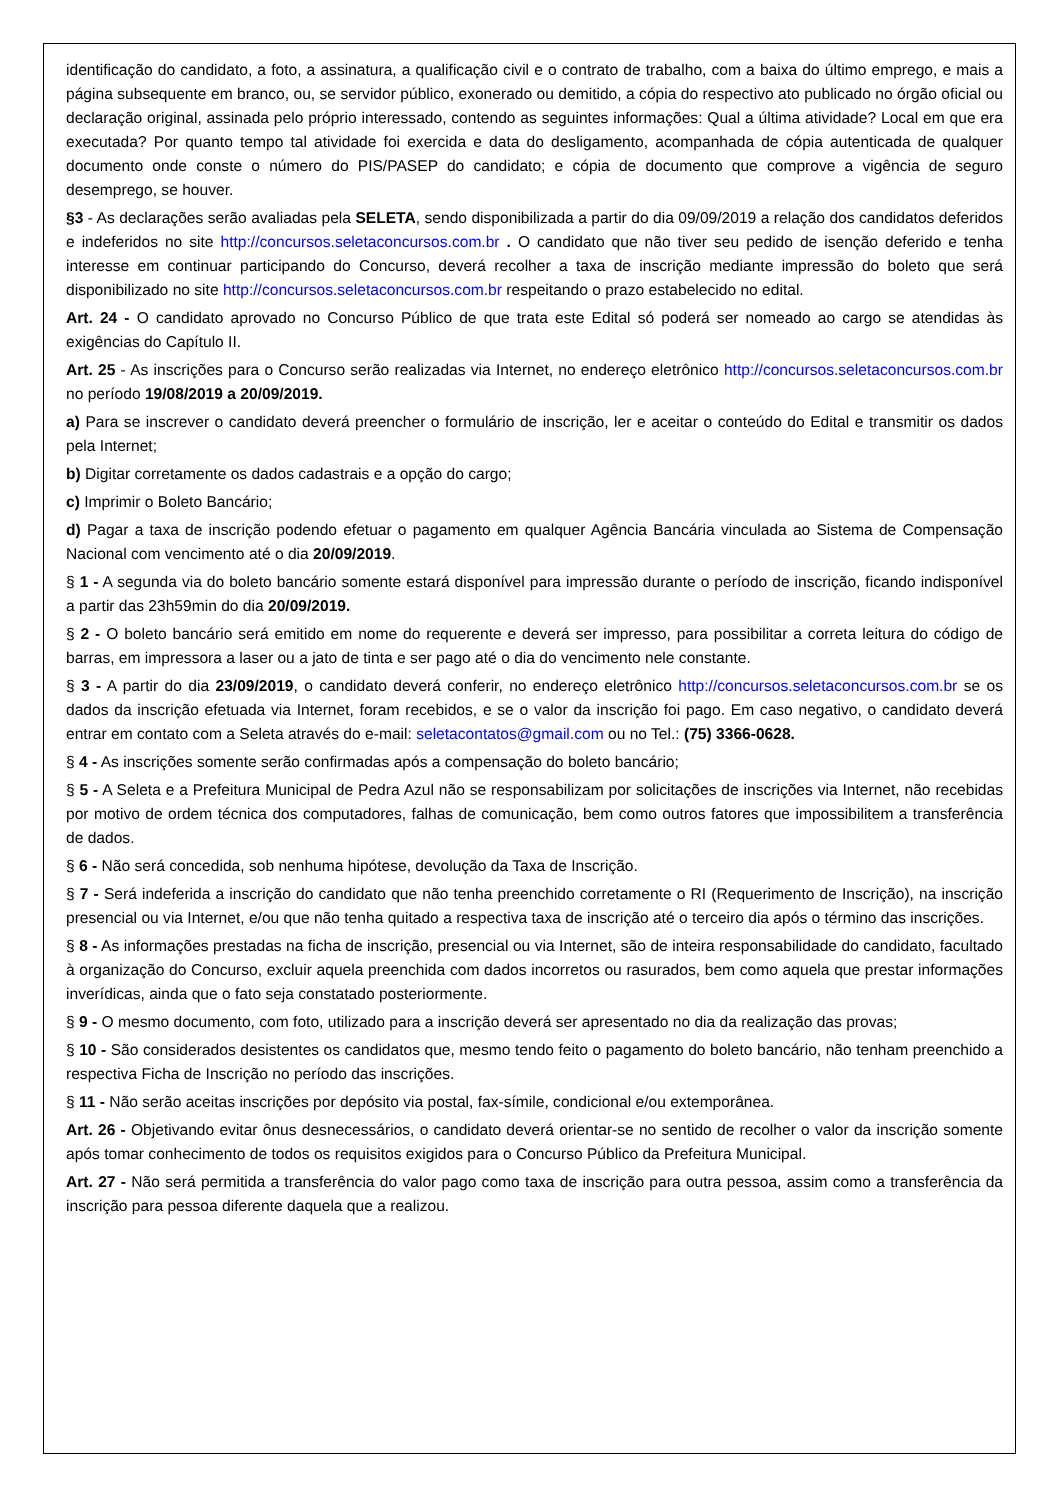identificação do candidato, a foto, a assinatura, a qualificação civil e o contrato de trabalho, com a baixa do último emprego, e mais a página subsequente em branco, ou, se servidor público, exonerado ou demitido, a cópia do respectivo ato publicado no órgão oficial ou declaração original, assinada pelo próprio interessado, contendo as seguintes informações: Qual a última atividade? Local em que era executada? Por quanto tempo tal atividade foi exercida e data do desligamento, acompanhada de cópia autenticada de qualquer documento onde conste o número do PIS/PASEP do candidato; e cópia de documento que comprove a vigência de seguro desemprego, se houver.
§3 - As declarações serão avaliadas pela SELETA, sendo disponibilizada a partir do dia 09/09/2019 a relação dos candidatos deferidos e indeferidos no site http://concursos.seletaconcursos.com.br . O candidato que não tiver seu pedido de isenção deferido e tenha interesse em continuar participando do Concurso, deverá recolher a taxa de inscrição mediante impressão do boleto que será disponibilizado no site http://concursos.seletaconcursos.com.br respeitando o prazo estabelecido no edital.
Art. 24 - O candidato aprovado no Concurso Público de que trata este Edital só poderá ser nomeado ao cargo se atendidas às exigências do Capítulo II.
Art. 25 - As inscrições para o Concurso serão realizadas via Internet, no endereço eletrônico http://concursos.seletaconcursos.com.br no período 19/08/2019 a 20/09/2019.
a) Para se inscrever o candidato deverá preencher o formulário de inscrição, ler e aceitar o conteúdo do Edital e transmitir os dados pela Internet;
b) Digitar corretamente os dados cadastrais e a opção do cargo;
c) Imprimir o Boleto Bancário;
d) Pagar a taxa de inscrição podendo efetuar o pagamento em qualquer Agência Bancária vinculada ao Sistema de Compensação Nacional com vencimento até o dia 20/09/2019.
§ 1 - A segunda via do boleto bancário somente estará disponível para impressão durante o período de inscrição, ficando indisponível a partir das 23h59min do dia 20/09/2019.
§ 2 - O boleto bancário será emitido em nome do requerente e deverá ser impresso, para possibilitar a correta leitura do código de barras, em impressora a laser ou a jato de tinta e ser pago até o dia do vencimento nele constante.
§ 3 - A partir do dia 23/09/2019, o candidato deverá conferir, no endereço eletrônico http://concursos.seletaconcursos.com.br se os dados da inscrição efetuada via Internet, foram recebidos, e se o valor da inscrição foi pago. Em caso negativo, o candidato deverá entrar em contato com a Seleta através do e-mail: seletacontatos@gmail.com ou no Tel.: (75) 3366-0628.
§ 4 - As inscrições somente serão confirmadas após a compensação do boleto bancário;
§ 5 - A Seleta e a Prefeitura Municipal de Pedra Azul não se responsabilizam por solicitações de inscrições via Internet, não recebidas por motivo de ordem técnica dos computadores, falhas de comunicação, bem como outros fatores que impossibilitem a transferência de dados.
§ 6 - Não será concedida, sob nenhuma hipótese, devolução da Taxa de Inscrição.
§ 7 - Será indeferida a inscrição do candidato que não tenha preenchido corretamente o RI (Requerimento de Inscrição), na inscrição presencial ou via Internet, e/ou que não tenha quitado a respectiva taxa de inscrição até o terceiro dia após o término das inscrições.
§ 8 - As informações prestadas na ficha de inscrição, presencial ou via Internet, são de inteira responsabilidade do candidato, facultado à organização do Concurso, excluir aquela preenchida com dados incorretos ou rasurados, bem como aquela que prestar informações inverídicas, ainda que o fato seja constatado posteriormente.
§ 9 - O mesmo documento, com foto, utilizado para a inscrição deverá ser apresentado no dia da realização das provas;
§ 10 - São considerados desistentes os candidatos que, mesmo tendo feito o pagamento do boleto bancário, não tenham preenchido a respectiva Ficha de Inscrição no período das inscrições.
§ 11 - Não serão aceitas inscrições por depósito via postal, fax-símile, condicional e/ou extemporânea.
Art. 26 - Objetivando evitar ônus desnecessários, o candidato deverá orientar-se no sentido de recolher o valor da inscrição somente após tomar conhecimento de todos os requisitos exigidos para o Concurso Público da Prefeitura Municipal.
Art. 27 - Não será permitida a transferência do valor pago como taxa de inscrição para outra pessoa, assim como a transferência da inscrição para pessoa diferente daquela que a realizou.